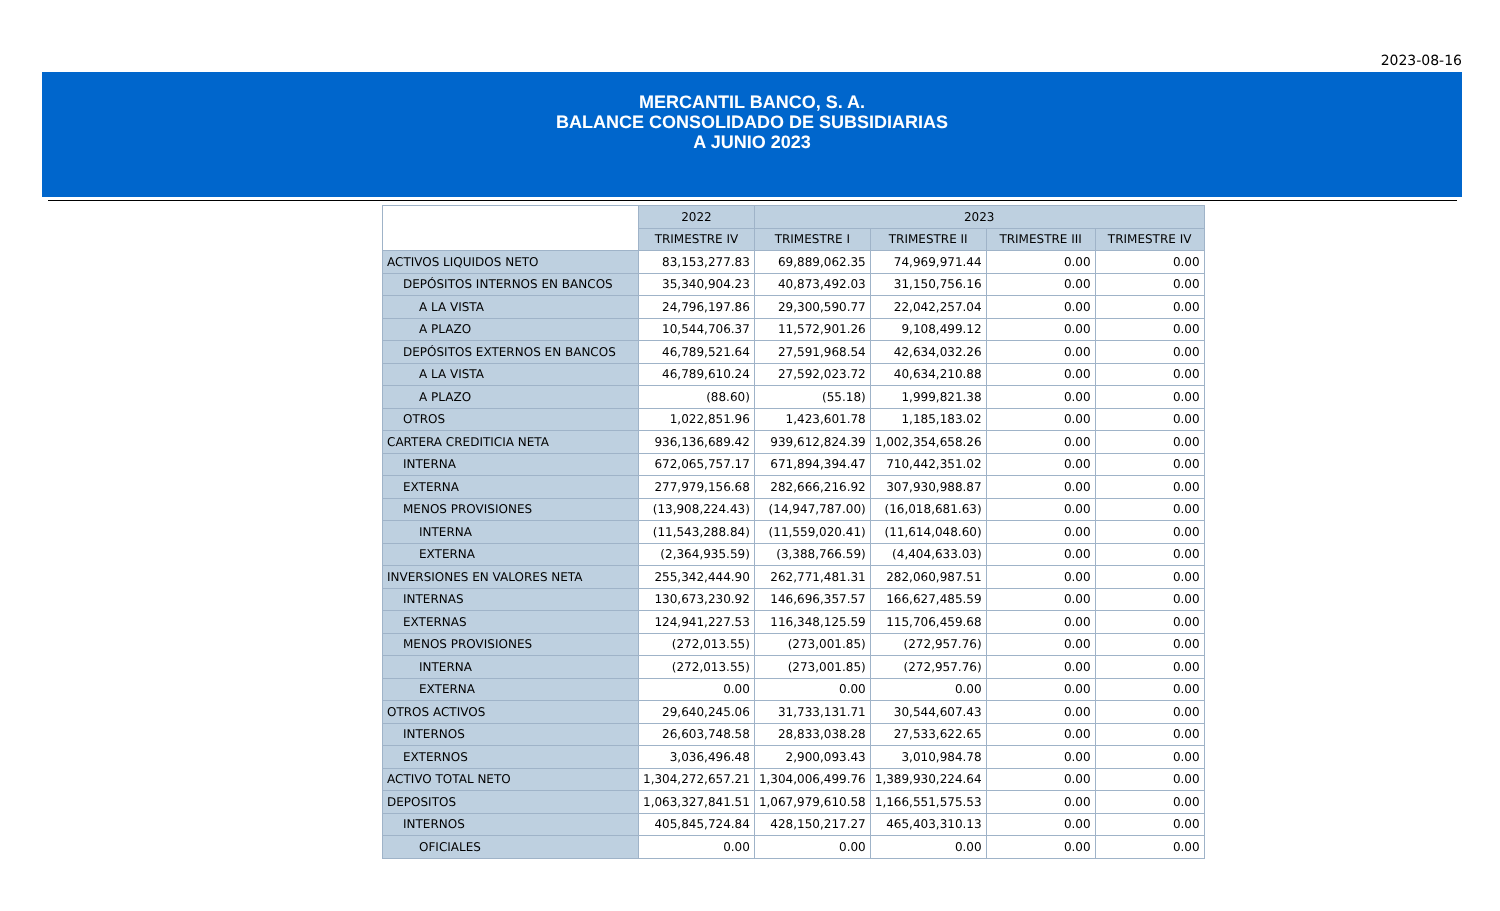2023-08-16
MERCANTIL BANCO, S. A.
BALANCE CONSOLIDADO DE SUBSIDIARIAS
A JUNIO 2023
| | 2022 | 2023 | | | |
| --- | --- | --- | --- | --- | --- |
| | TRIMESTRE IV | TRIMESTRE I | TRIMESTRE II | TRIMESTRE III | TRIMESTRE IV |
| ACTIVOS LIQUIDOS NETO | 83,153,277.83 | 69,889,062.35 | 74,969,971.44 | 0.00 | 0.00 |
| DEPÓSITOS INTERNOS EN BANCOS | 35,340,904.23 | 40,873,492.03 | 31,150,756.16 | 0.00 | 0.00 |
| A LA VISTA | 24,796,197.86 | 29,300,590.77 | 22,042,257.04 | 0.00 | 0.00 |
| A PLAZO | 10,544,706.37 | 11,572,901.26 | 9,108,499.12 | 0.00 | 0.00 |
| DEPÓSITOS EXTERNOS EN BANCOS | 46,789,521.64 | 27,591,968.54 | 42,634,032.26 | 0.00 | 0.00 |
| A LA VISTA | 46,789,610.24 | 27,592,023.72 | 40,634,210.88 | 0.00 | 0.00 |
| A PLAZO | (88.60) | (55.18) | 1,999,821.38 | 0.00 | 0.00 |
| OTROS | 1,022,851.96 | 1,423,601.78 | 1,185,183.02 | 0.00 | 0.00 |
| CARTERA CREDITICIA NETA | 936,136,689.42 | 939,612,824.39 | 1,002,354,658.26 | 0.00 | 0.00 |
| INTERNA | 672,065,757.17 | 671,894,394.47 | 710,442,351.02 | 0.00 | 0.00 |
| EXTERNA | 277,979,156.68 | 282,666,216.92 | 307,930,988.87 | 0.00 | 0.00 |
| MENOS PROVISIONES | (13,908,224.43) | (14,947,787.00) | (16,018,681.63) | 0.00 | 0.00 |
| INTERNA | (11,543,288.84) | (11,559,020.41) | (11,614,048.60) | 0.00 | 0.00 |
| EXTERNA | (2,364,935.59) | (3,388,766.59) | (4,404,633.03) | 0.00 | 0.00 |
| INVERSIONES EN VALORES NETA | 255,342,444.90 | 262,771,481.31 | 282,060,987.51 | 0.00 | 0.00 |
| INTERNAS | 130,673,230.92 | 146,696,357.57 | 166,627,485.59 | 0.00 | 0.00 |
| EXTERNAS | 124,941,227.53 | 116,348,125.59 | 115,706,459.68 | 0.00 | 0.00 |
| MENOS PROVISIONES | (272,013.55) | (273,001.85) | (272,957.76) | 0.00 | 0.00 |
| INTERNA | (272,013.55) | (273,001.85) | (272,957.76) | 0.00 | 0.00 |
| EXTERNA | 0.00 | 0.00 | 0.00 | 0.00 | 0.00 |
| OTROS ACTIVOS | 29,640,245.06 | 31,733,131.71 | 30,544,607.43 | 0.00 | 0.00 |
| INTERNOS | 26,603,748.58 | 28,833,038.28 | 27,533,622.65 | 0.00 | 0.00 |
| EXTERNOS | 3,036,496.48 | 2,900,093.43 | 3,010,984.78 | 0.00 | 0.00 |
| ACTIVO TOTAL NETO | 1,304,272,657.21 | 1,304,006,499.76 | 1,389,930,224.64 | 0.00 | 0.00 |
| DEPOSITOS | 1,063,327,841.51 | 1,067,979,610.58 | 1,166,551,575.53 | 0.00 | 0.00 |
| INTERNOS | 405,845,724.84 | 428,150,217.27 | 465,403,310.13 | 0.00 | 0.00 |
| OFICIALES | 0.00 | 0.00 | 0.00 | 0.00 | 0.00 |